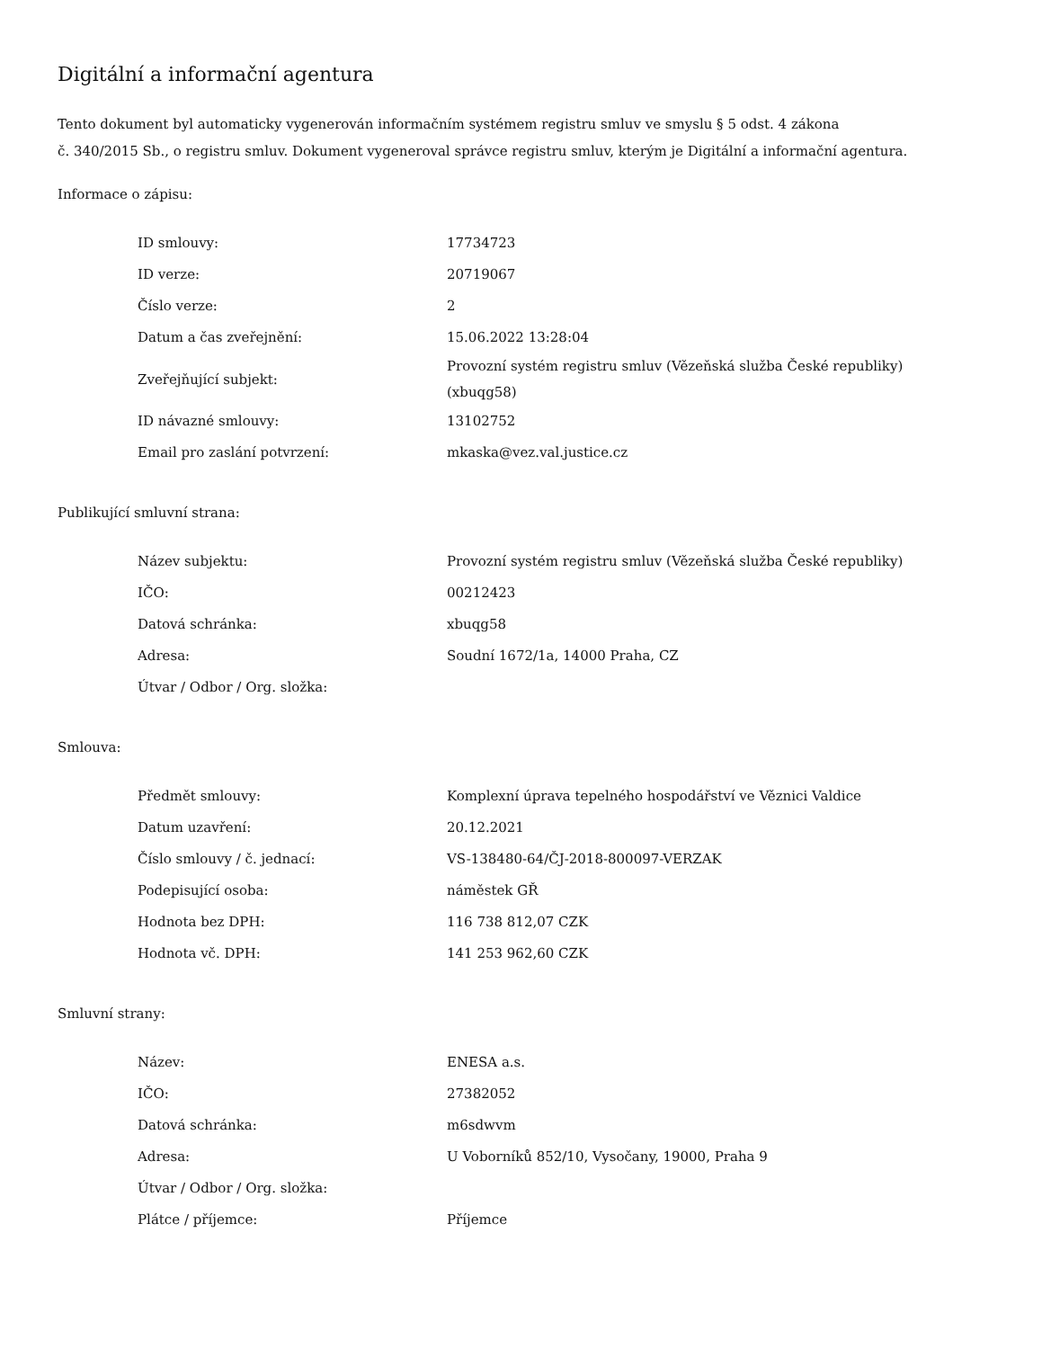Digitální a informační agentura
Tento dokument byl automaticky vygenerován informačním systémem registru smluv ve smyslu § 5 odst. 4 zákona
č. 340/2015 Sb., o registru smluv. Dokument vygeneroval správce registru smluv, kterým je Digitální a informační agentura.
Informace o zápisu:
| ID smlouvy: | 17734723 |
| ID verze: | 20719067 |
| Číslo verze: | 2 |
| Datum a čas zveřejnění: | 15.06.2022 13:28:04 |
| Zveřejňující subjekt: | Provozní systém registru smluv (Vězeňská služba České republiky) (xbuqg58) |
| ID návazné smlouvy: | 13102752 |
| Email pro zaslání potvrzení: | mkaska@vez.val.justice.cz |
Publikující smluvní strana:
| Název subjektu: | Provozní systém registru smluv (Vězeňská služba České republiky) |
| IČO: | 00212423 |
| Datová schránka: | xbuqg58 |
| Adresa: | Soudní 1672/1a, 14000 Praha, CZ |
| Útvar / Odbor / Org. složka: | |
Smlouva:
| Předmět smlouvy: | Komplexní úprava tepelného hospodářství ve Věznici Valdice |
| Datum uzavření: | 20.12.2021 |
| Číslo smlouvy / č. jednací: | VS-138480-64/ČJ-2018-800097-VERZAK |
| Podepisující osoba: | náměstek GŘ |
| Hodnota bez DPH: | 116 738 812,07 CZK |
| Hodnota vč. DPH: | 141 253 962,60 CZK |
Smluvní strany:
| Název: | ENESA a.s. |
| IČO: | 27382052 |
| Datová schránka: | m6sdwvm |
| Adresa: | U Voborníků 852/10, Vysočany, 19000, Praha 9 |
| Útvar / Odbor / Org. složka: | |
| Plátce / příjemce: | Příjemce |